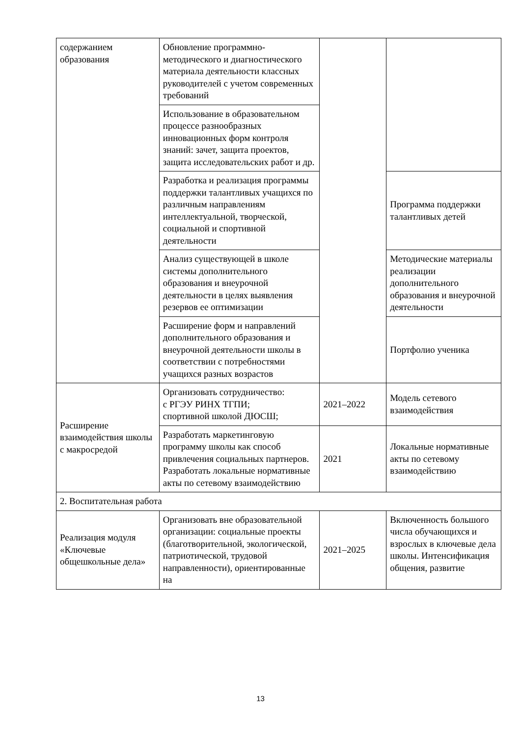| содержанием образования | Обновление программно-методического и диагностического материала деятельности классных руководителей с учетом современных требований | | |
| | Использование в образовательном процессе разнообразных инновационных форм контроля знаний: зачет, защита проектов, защита исследовательских работ и др. | | |
| | Разработка и реализация программы поддержки талантливых учащихся по различным направлениям интеллектуальной, творческой, социальной и спортивной деятельности | | Программа поддержки талантливых детей |
| | Анализ существующей в школе системы дополнительного образования и внеурочной деятельности в целях выявления резервов ее оптимизации | | Методические материалы реализации дополнительного образования и внеурочной деятельности |
| | Расширение форм и направлений дополнительного образования и внеурочной деятельности школы в соответствии с потребностями учащихся разных возрастов | | Портфолио ученика |
| Расширение взаимодействия школы с макросредой | Организовать сотрудничество: с РГЭУ РИНХ ТГПИ; спортивной школой ДЮСШ; | 2021–2022 | Модель сетевого взаимодействия |
| | Разработать маркетинговую программу школы как способ привлечения социальных партнеров. Разработать локальные нормативные акты по сетевому взаимодействию | 2021 | Локальные нормативные акты по сетевому взаимодействию |
| 2. Воспитательная работа | | | |
| Реализация модуля «Ключевые общешкольные дела» | Организовать вне образовательной организации: социальные проекты (благотворительной, экологической, патриотической, трудовой направленности), ориентированные на | 2021–2025 | Включенность большого числа обучающихся и взрослых в ключевые дела школы. Интенсификация общения, развитие |
13